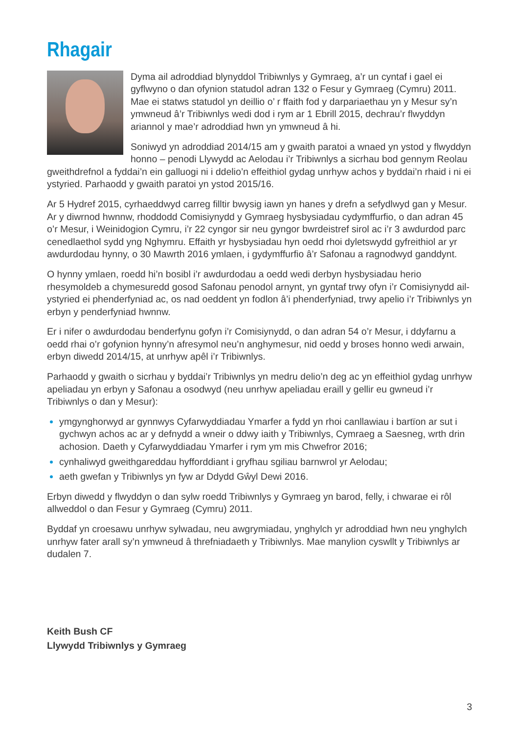Rhagair
Dyma ail adroddiad blynyddol Tribiwnlys y Gymraeg, a’r un cyntaf i gael ei gyflwyno o dan ofynion statudol adran 132 o Fesur y Gymraeg (Cymru) 2011. Mae ei statws statudol yn deillio o’ r ffaith fod y darpariaethau yn y Mesur sy’n ymwneud â’r Tribiwnlys wedi dod i rym ar 1 Ebrill 2015, dechrau’r flwyddyn ariannol y mae’r adroddiad hwn yn ymwneud â hi.
Soniwyd yn adroddiad 2014/15 am y gwaith paratoi a wnaed yn ystod y flwyddyn honno – penodi Llywydd ac Aelodau i’r Tribiwnlys a sicrhau bod gennym Reolau gweithdrefnol a fyddai’n ein galluogi ni i ddelio’n effeithiol gydag unrhyw achos y byddai’n rhaid i ni ei ystyried. Parhaodd y gwaith paratoi yn ystod 2015/16.
Ar 5 Hydref 2015, cyrhaeddwyd carreg filltir bwysig iawn yn hanes y drefn a sefydlwyd gan y Mesur. Ar y diwrnod hwnnw, rhoddodd Comisiynydd y Gymraeg hysbysiadau cydymffurfio, o dan adran 45 o’r Mesur, i Weinidogion Cymru, i’r 22 cyngor sir neu gyngor bwrdeistref sirol ac i’r 3 awdurdod parc cenedlaethol sydd yng Nghymru. Effaith yr hysbysiadau hyn oedd rhoi dyletswydd gyfreithiol ar yr awdurdodau hynny, o 30 Mawrth 2016 ymlaen, i gydymffurfio â’r Safonau a ragnodwyd ganddynt.
O hynny ymlaen, roedd hi’n bosibl i’r awdurdodau a oedd wedi derbyn hysbysiadau herio rhesymoldeb a chymesuredd gosod Safonau penodol arnynt, yn gyntaf trwy ofyn i’r Comisiynydd ail-ystyried ei phenderfyniad ac, os nad oeddent yn fodlon â’i phenderfyniad, trwy apelio i’r Tribiwnlys yn erbyn y penderfyniad hwnnw.
Er i nifer o awdurdodau benderfynu gofyn i’r Comisiynydd, o dan adran 54 o’r Mesur, i ddyfarnu a oedd rhai o’r gofynion hynny’n afresymol neu’n anghymesur, nid oedd y broses honno wedi arwain, erbyn diwedd 2014/15, at unrhyw apêl i’r Tribiwnlys.
Parhaodd y gwaith o sicrhau y byddai’r Tribiwnlys yn medru delio’n deg ac yn effeithiol gydag unrhyw apeliadau yn erbyn y Safonau a osodwyd (neu unrhyw apeliadau eraill y gellir eu gwneud i’r Tribiwnlys o dan y Mesur):
ymgynghorwyd ar gynnwys Cyfarwyddiadau Ymarfer a fydd yn rhoi canllawiau i bartïon ar sut i gychwyn achos ac ar y defnydd a wneir o ddwy iaith y Tribiwnlys, Cymraeg a Saesneg, wrth drin achosion. Daeth y Cyfarwyddiadau Ymarfer i rym ym mis Chwefror 2016;
cynhaliwyd gweithgareddau hyfforddiant i gryfhau sgiliau barnwrol yr Aelodau;
aeth gwefan y Tribiwnlys yn fyw ar Ddydd Gŵyl Dewi 2016.
Erbyn diwedd y flwyddyn o dan sylw roedd Tribiwnlys y Gymraeg yn barod, felly, i chwarae ei rôl allweddol o dan Fesur y Gymraeg (Cymru) 2011.
Byddaf yn croesawu unrhyw sylwadau, neu awgrymiadau, ynghylch yr adroddiad hwn neu ynghylch unrhyw fater arall sy’n ymwneud â threfniadaeth y Tribiwnlys. Mae manylion cyswllt y Tribiwnlys ar dudalen 7.
Keith Bush CF
Llywydd Tribiwnlys y Gymraeg
3